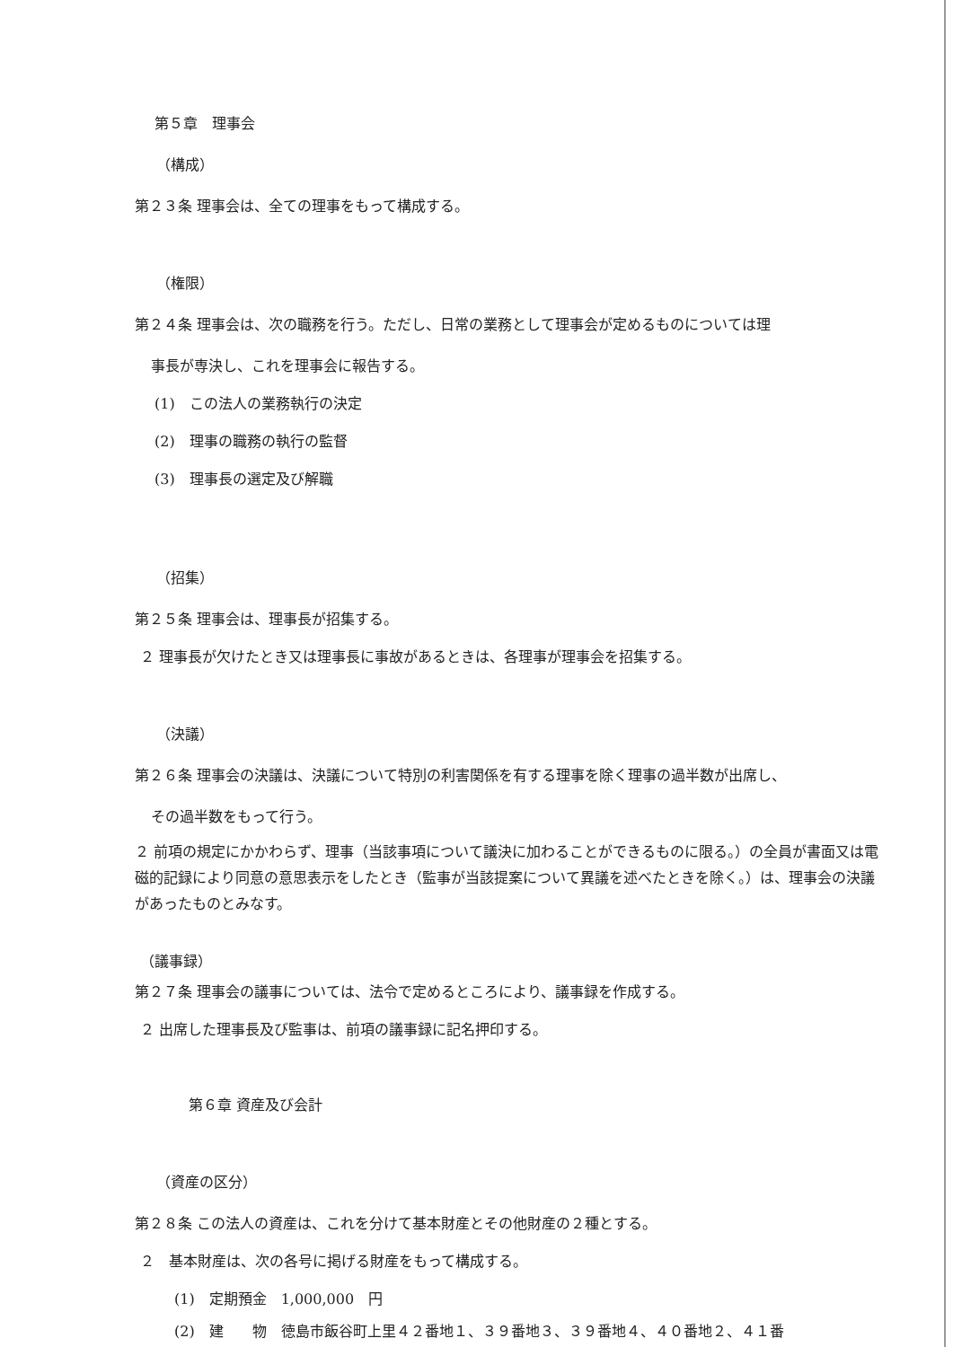第５章　理事会
（構成）
第２３条 理事会は、全ての理事をもって構成する。
（権限）
第２４条 理事会は、次の職務を行う。ただし、日常の業務として理事会が定めるものについては理
事長が専決し、これを理事会に報告する。
(1)　この法人の業務執行の決定
(2)　理事の職務の執行の監督
(3)　理事長の選定及び解職
（招集）
第２５条 理事会は、理事長が招集する。
２ 理事長が欠けたとき又は理事長に事故があるときは、各理事が理事会を招集する。
（決議）
第２６条 理事会の決議は、決議について特別の利害関係を有する理事を除く理事の過半数が出席し、
その過半数をもって行う。
２ 前項の規定にかかわらず、理事（当該事項について議決に加わることができるものに限る。）の全員が書面又は電磁的記録により同意の意思表示をしたとき（監事が当該提案について異議を述べたときを除く。）は、理事会の決議があったものとみなす。
（議事録）
第２７条 理事会の議事については、法令で定めるところにより、議事録を作成する。
２ 出席した理事長及び監事は、前項の議事録に記名押印する。
第６章 資産及び会計
（資産の区分）
第２８条 この法人の資産は、これを分けて基本財産とその他財産の２種とする。
２　基本財産は、次の各号に掲げる財産をもって構成する。
(1)　定期預金　1,000,000　円
(2)　建　　物　徳島市飯谷町上里４２番地１、３９番地３、３９番地４、４０番地２、４１番